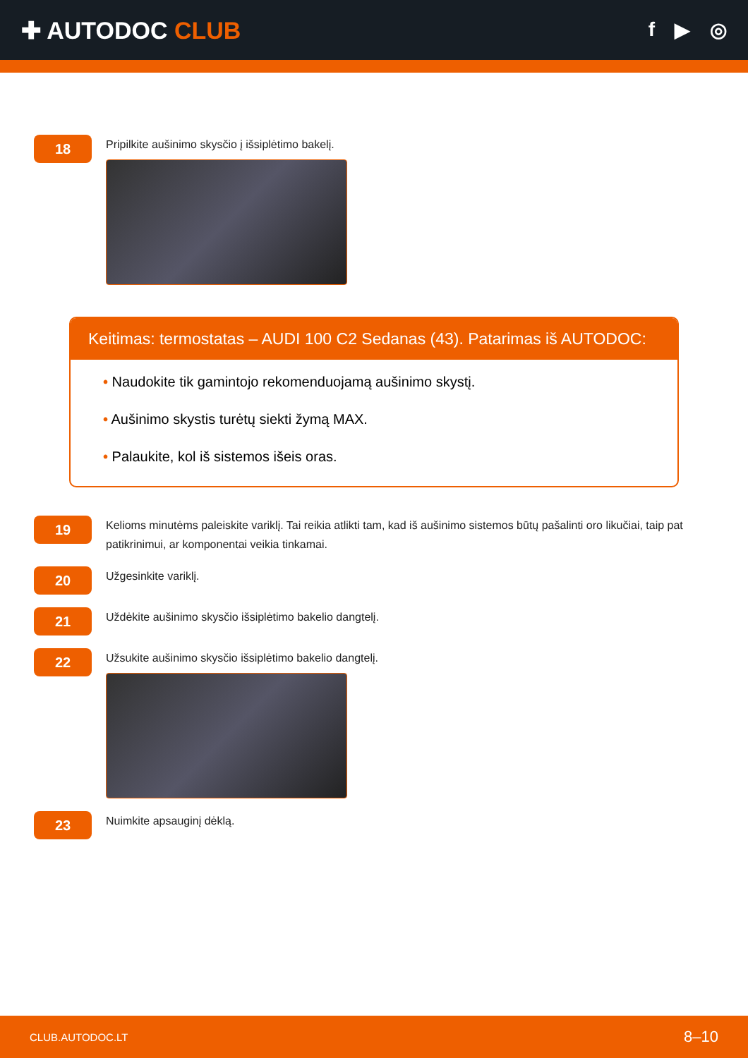✚ AUTODOC CLUB
f ▶ ◎
18
Pripilkite aušinimo skysčio į išsiplėtimo bakelį.
Keitimas: termostatas – AUDI 100 C2 Sedanas (43). Patarimas iš AUTODOC:
• Naudokite tik gamintojo rekomenduojamą aušinimo skystį.
• Aušinimo skystis turėtų siekti žymą MAX.
• Palaukite, kol iš sistemos išeis oras.
19
Kelioms minutėms paleiskite variklį. Tai reikia atlikti tam, kad iš aušinimo sistemos būtų pašalinti oro likučiai, taip pat patikrinimui, ar komponentai veikia tinkamai.
20
Užgesinkite variklį.
21
Uždėkite aušinimo skysčio išsiplėtimo bakelio dangtelį.
22
Užsukite aušinimo skysčio išsiplėtimo bakelio dangtelį.
23
Nuimkite apsauginį dėklą.
CLUB.AUTODOC.LT 8–10